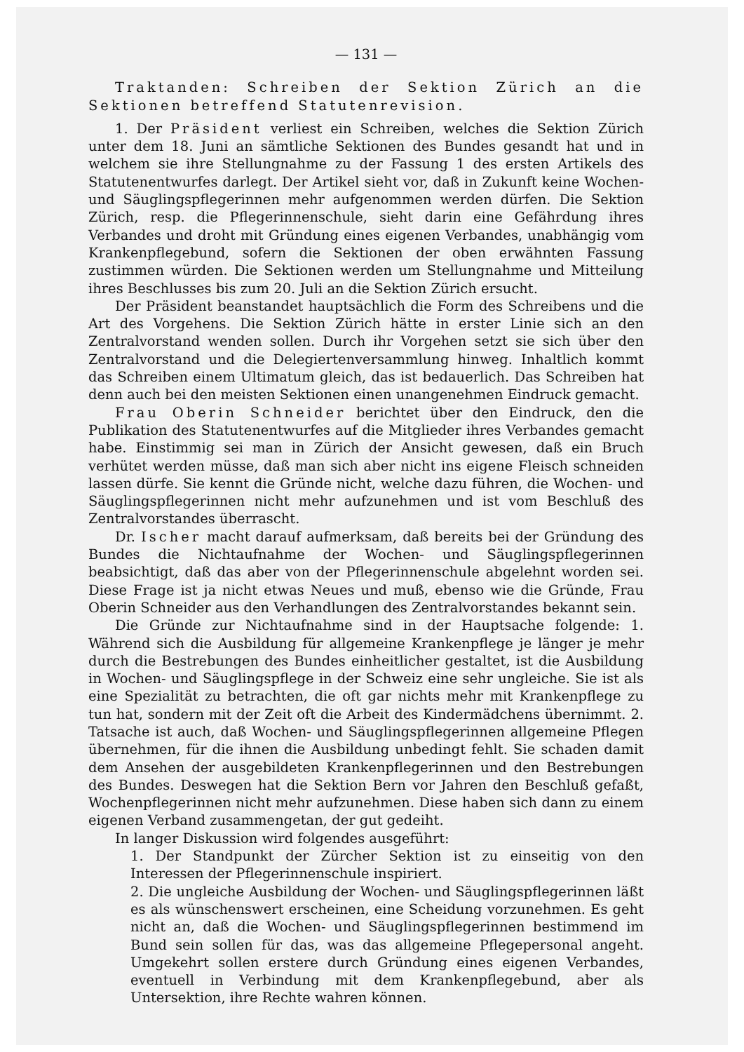— 131 —
Traktanden: Schreiben der Sektion Zürich an die Sektionen betreffend Statutenrevision.
1. Der Präsident verliest ein Schreiben, welches die Sektion Zürich unter dem 18. Juni an sämtliche Sektionen des Bundes gesandt hat und in welchem sie ihre Stellungnahme zu der Fassung 1 des ersten Artikels des Statutenentwurfes darlegt. Der Artikel sieht vor, daß in Zukunft keine Wochen- und Säuglingspflegerinnen mehr aufgenommen werden dürfen. Die Sektion Zürich, resp. die Pflegerinnenschule, sieht darin eine Gefährdung ihres Verbandes und droht mit Gründung eines eigenen Verbandes, unabhängig vom Krankenpflegebund, sofern die Sektionen der oben erwähnten Fassung zustimmen würden. Die Sektionen werden um Stellungnahme und Mitteilung ihres Beschlusses bis zum 20. Juli an die Sektion Zürich ersucht.
Der Präsident beanstandet hauptsächlich die Form des Schreibens und die Art des Vorgehens. Die Sektion Zürich hätte in erster Linie sich an den Zentralvorstand wenden sollen. Durch ihr Vorgehen setzt sie sich über den Zentralvorstand und die Delegiertenversammlung hinweg. Inhaltlich kommt das Schreiben einem Ultimatum gleich, das ist bedauerlich. Das Schreiben hat denn auch bei den meisten Sektionen einen unangenehmen Eindruck gemacht.
Frau Oberin Schneider berichtet über den Eindruck, den die Publikation des Statutenentwurfes auf die Mitglieder ihres Verbandes gemacht habe. Einstimmig sei man in Zürich der Ansicht gewesen, daß ein Bruch verhütet werden müsse, daß man sich aber nicht ins eigene Fleisch schneiden lassen dürfe. Sie kennt die Gründe nicht, welche dazu führen, die Wochen- und Säuglingspflegerinnen nicht mehr aufzunehmen und ist vom Beschluß des Zentralvorstandes überrascht.
Dr. Ischer macht darauf aufmerksam, daß bereits bei der Gründung des Bundes die Nichtaufnahme der Wochen- und Säuglingspflegerinnen beabsichtigt, daß das aber von der Pflegerinnenschule abgelehnt worden sei. Diese Frage ist ja nicht etwas Neues und muß, ebenso wie die Gründe, Frau Oberin Schneider aus den Verhandlungen des Zentralvorstandes bekannt sein.
Die Gründe zur Nichtaufnahme sind in der Hauptsache folgende: 1. Während sich die Ausbildung für allgemeine Krankenpflege je länger je mehr durch die Bestrebungen des Bundes einheitlicher gestaltet, ist die Ausbildung in Wochen- und Säuglingspflege in der Schweiz eine sehr ungleiche. Sie ist als eine Spezialität zu betrachten, die oft gar nichts mehr mit Krankenpflege zu tun hat, sondern mit der Zeit oft die Arbeit des Kindermädchens übernimmt. 2. Tatsache ist auch, daß Wochen- und Säuglingspflegerinnen allgemeine Pflegen übernehmen, für die ihnen die Ausbildung unbedingt fehlt. Sie schaden damit dem Ansehen der ausgebildeten Krankenpflegerinnen und den Bestrebungen des Bundes. Deswegen hat die Sektion Bern vor Jahren den Beschluß gefaßt, Wochenpflegerinnen nicht mehr aufzunehmen. Diese haben sich dann zu einem eigenen Verband zusammengetan, der gut gedeiht.
In langer Diskussion wird folgendes ausgeführt:
1. Der Standpunkt der Zürcher Sektion ist zu einseitig von den Interessen der Pflegerinnenschule inspiriert.
2. Die ungleiche Ausbildung der Wochen- und Säuglingspflegerinnen läßt es als wünschenswert erscheinen, eine Scheidung vorzunehmen. Es geht nicht an, daß die Wochen- und Säuglingspflegerinnen bestimmend im Bund sein sollen für das, was das allgemeine Pflegepersonal angeht. Umgekehrt sollen erstere durch Gründung eines eigenen Verbandes, eventuell in Verbindung mit dem Krankenpflegebund, aber als Untersektion, ihre Rechte wahren können.